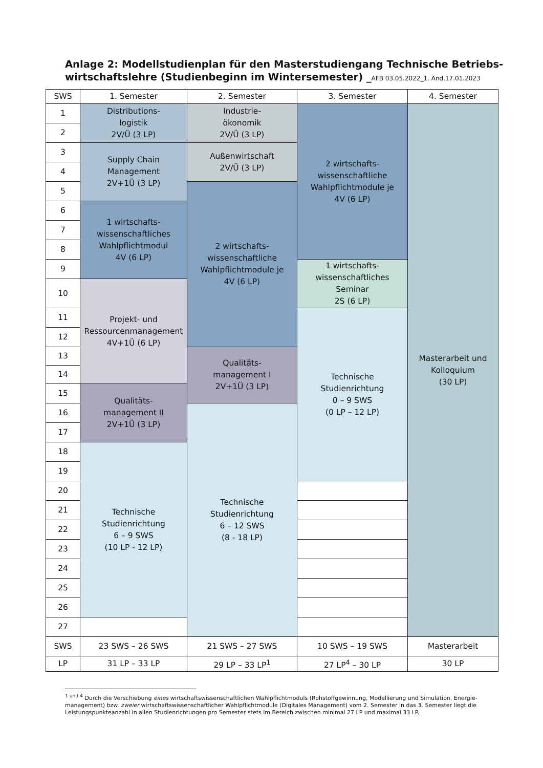Anlage 2: Modellstudienplan für den Masterstudiengang Technische Betriebs­wirtschaftslehre (Studienbeginn im Wintersemester) _AFB 03.05.2022_1. Änd.17.01.2023
| SWS | 1. Semester | 2. Semester | 3. Semester | 4. Semester |
| --- | --- | --- | --- | --- |
| 1 | Distributions- logistik 2V/Ü (3 LP) | Industrie- ökonomik 2V/Ü (3 LP) | 2 wirtschafts- wissenschaftliche Wahlpflichtmodule je 4V (6 LP) | Masterarbeit und Kolloquium (30 LP) |
| 2 | | | | |
| 3 | Supply Chain Management 2V+1Ü (3 LP) | Außenwirtschaft 2V/Ü (3 LP) | | |
| 4 | | | | |
| 5 | | 2 wirtschafts- wissenschaftliche Wahlpflichtmodule je 4V (6 LP) | | |
| 6 | 1 wirtschafts- wissenschaftliches Wahlpflichtmodul 4V (6 LP) | | | |
| 7 | | | | |
| 8 | | | | |
| 9 | | | 1 wirtschafts- wissenschaftliches Seminar 2S (6 LP) | |
| 10 | Projekt- und Ressourcenmanagement 4V+1Ü (6 LP) | | | |
| 11 | | | Technische Studienrichtung 0 – 9 SWS (0 LP – 12 LP) | |
| 12 | | | | |
| 13 | | Qualitäts- management I 2V+1Ü (3 LP) | | |
| 14 | | | | |
| 15 | Qualitäts- management II 2V+1Ü (3 LP) | | | |
| 16 | | Technische Studienrichtung 6 – 12 SWS (8 - 18 LP) | | |
| 17 | | | | |
| 18 | Technische Studienrichtung 6 – 9 SWS (10 LP - 12 LP) | | | |
| 19 | | | | |
| 20 | | | | |
| 21 | | | | |
| 22 | | | | |
| 23 | | | | |
| 24 | | | | |
| 25 | | | | |
| 26 | | | | |
| 27 | | | | |
| SWS | 23 SWS – 26 SWS | 21 SWS – 27 SWS | 10 SWS – 19 SWS | Masterarbeit |
| LP | 31 LP – 33 LP | 29 LP – 33 LP<sup>1</sup> | 27 LP<sup>4</sup> – 30 LP | 30 LP |
<sup>1 und 4</sup> Durch die Verschiebung eines wirtschaftswissenschaftlichen Wahlpflichtmoduls (Rohstoffgewinnung, Modellierung und Simulation, Energie­management) bzw. zweier wirtschaftswissenschaftlicher Wahlpflichtmodule (Digitales Management) vom 2. Semester in das 3. Semester liegt die Leistungspunkteanzahl in allen Studienrichtungen pro Semester stets im Bereich zwischen minimal 27 LP und maximal 33 LP.